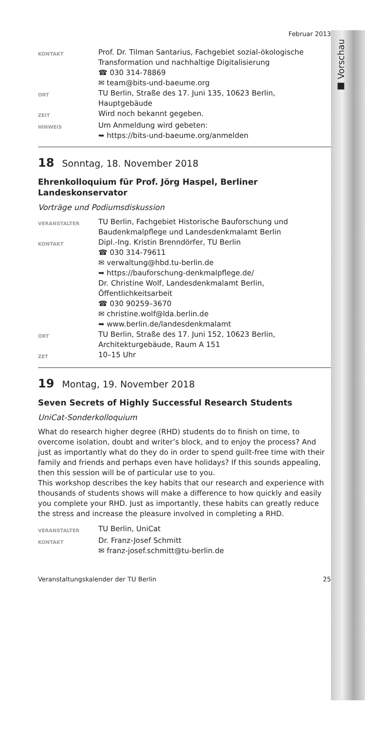■ Vorschau
Februar 2013
| KONTAKT | Prof. Dr. Tilman Santarius, Fachgebiet sozial-ökologische Transformation und nachhaltige Digitalisierung ☎ 030 314-78869 ✉ team@bits-und-baeume.org |
| ORT | TU Berlin, Straße des 17. Juni 135, 10623 Berlin, Hauptgebäude |
| ZEIT | Wird noch bekannt gegeben. |
| HINWEIS | Um Anmeldung wird gebeten: ➥ https://bits-und-baeume.org/anmelden |
18 Sonntag, 18. November 2018
Ehrenkolloquium für Prof. Jörg Haspel, Berliner Landeskonservator
Vorträge und Podiumsdiskussion
| VERANSTALTER | TU Berlin, Fachgebiet Historische Bauforschung und Baudenkmalpflege und Landesdenkmalamt Berlin |
| KONTAKT | Dipl.-Ing. Kristin Brenndörfer, TU Berlin ☎ 030 314-79611 ✉ verwaltung@hbd.tu-berlin.de ➥ https://bauforschung-denkmalpflege.de/ Dr. Christine Wolf, Landesdenkmalamt Berlin, Öffentlichkeitsarbeit ☎ 030 90259–3670 ✉ christine.wolf@lda.berlin.de ➥ www.berlin.de/landesdenkmalamt |
| ORT | TU Berlin, Straße des 17. Juni 152, 10623 Berlin, Architekturgebäude, Raum A 151 |
| ZET | 10–15 Uhr |
19 Montag, 19. November 2018
Seven Secrets of Highly Successful Research Students
UniCat-Sonderkolloquium
What do research higher degree (RHD) students do to finish on time, to overcome isolation, doubt and writer’s block, and to enjoy the process? And just as importantly what do they do in order to spend guilt-free time with their family and friends and perhaps even have holidays? If this sounds appealing, then this session will be of particular use to you.
This workshop describes the key habits that our research and experience with thousands of students shows will make a difference to how quickly and easily you complete your RHD. Just as importantly, these habits can greatly reduce the stress and increase the pleasure involved in completing a RHD.
| VERANSTALTER | TU Berlin, UniCat |
| KONTAKT | Dr. Franz-Josef Schmitt ✉ franz-josef.schmitt@tu-berlin.de |
Veranstaltungskalender der TU Berlin 25